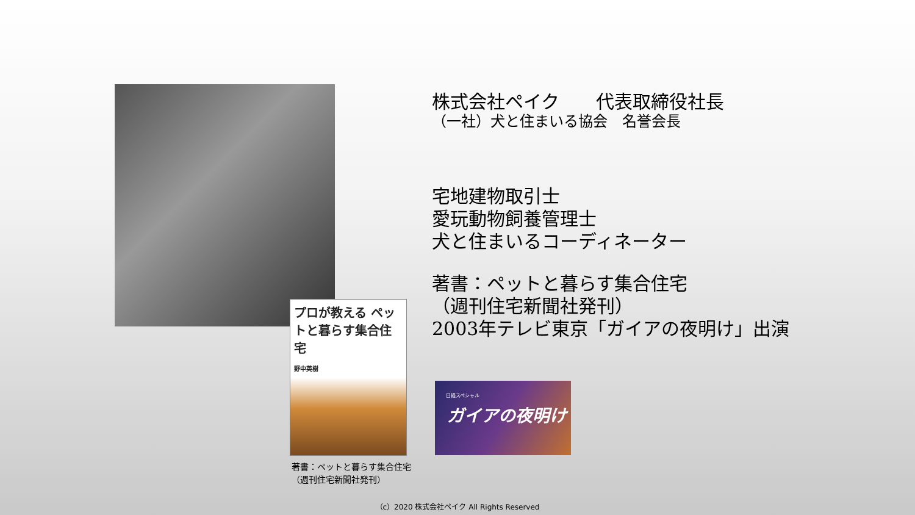株式会社ペイク　　代表取締役社長
（一社）犬と住まいる協会　名誉会長
宅地建物取引士
愛玩動物飼養管理士
犬と住まいるコーディネーター
著書：ペットと暮らす集合住宅
（週刊住宅新聞社発刊）
2003年テレビ東京「ガイアの夜明け」出演
プロが教える ペットと暮らす集合住宅
野中英樹
日経スペシャル
ガイアの夜明け
著書：ペットと暮らす集合住宅
（週刊住宅新聞社発刊）
（c）2020 株式会社ペイク All Rights Reserved